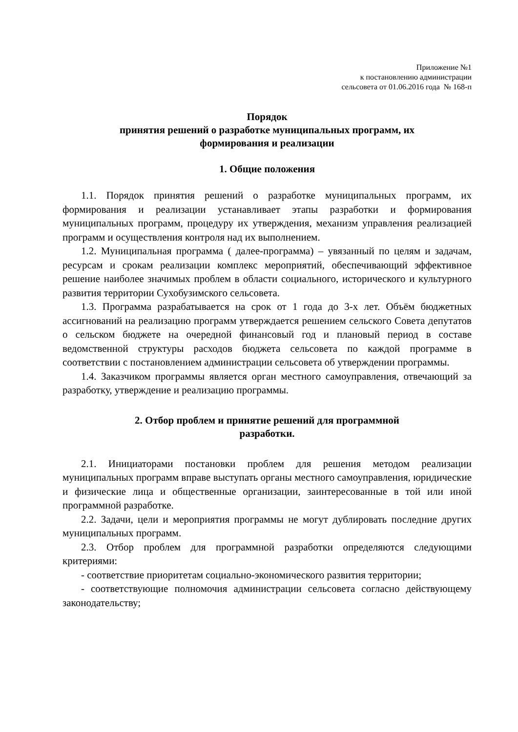Приложение №1
к постановлению администрации
сельсовета от 01.06.2016 года № 168-п
Порядок
принятия решений о разработке муниципальных программ, их
формирования и реализации
1. Общие положения
1.1. Порядок принятия решений о разработке муниципальных программ, их формирования и реализации устанавливает этапы разработки и формирования муниципальных программ, процедуру их утверждения, механизм управления реализацией программ и осуществления контроля над их выполнением.
1.2. Муниципальная программа ( далее-программа) – увязанный по целям и задачам, ресурсам и срокам реализации комплекс мероприятий, обеспечивающий эффективное решение наиболее значимых проблем в области социального, исторического и культурного развития территории Сухобузимского сельсовета.
1.3. Программа разрабатывается на срок от 1 года до 3-х лет. Объём бюджетных ассигнований на реализацию программ утверждается решением сельского Совета депутатов о сельском бюджете на очередной финансовый год и плановый период в составе ведомственной структуры расходов бюджета сельсовета по каждой программе в соответствии с постановлением администрации сельсовета об утверждении программы.
1.4. Заказчиком программы является орган местного самоуправления, отвечающий за разработку, утверждение и реализацию программы.
2. Отбор проблем и принятие решений для программной
разработки.
2.1. Инициаторами постановки проблем для решения методом реализации муниципальных программ вправе выступать органы местного самоуправления, юридические и физические лица и общественные организации, заинтересованные в той или иной программной разработке.
2.2. Задачи, цели и мероприятия программы не могут дублировать последние других муниципальных программ.
2.3. Отбор проблем для программной разработки определяются следующими критериями:
- соответствие приоритетам социально-экономического развития территории;
- соответствующие полномочия администрации сельсовета согласно действующему законодательству;